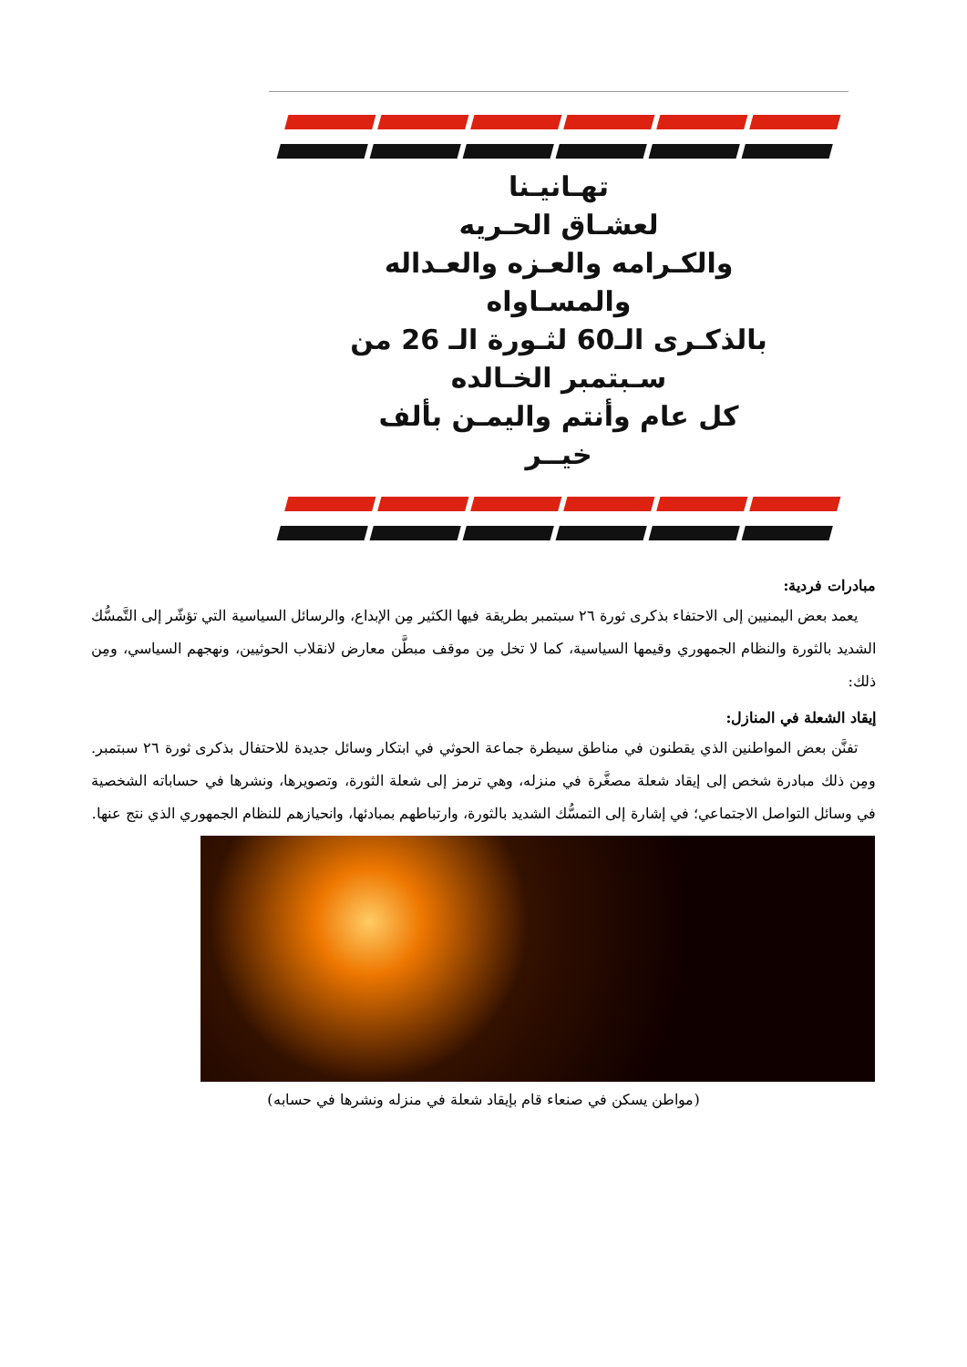تهـانيـنا
لعشـاق الحـريه
والكـرامه والعـزه والعـداله
والمسـاواه
بالذكـرى الـ60 لثـورة الـ 26 من
سـبتمبر الخـالده
كل عام وأنتم واليمـن بألف
خيــر
مبادرات فردية:
يعمد بعض اليمنيين إلى الاحتفاء بذكرى ثورة ٢٦ سبتمبر بطريقة فيها الكثير مِن الإبداع، والرسائل السياسية التي تؤشّر إلى التَّمسُّك الشديد بالثورة والنظام الجمهوري وقيمها السياسية، كما لا تخل مِن موقف مبطَّن معارض لانقلاب الحوثيين، ونهجهم السياسي، ومِن ذلك:
إيقاد الشعلة في المنازل:
تفنَّن بعض المواطنين الذي يقطنون في مناطق سيطرة جماعة الحوثي في ابتكار وسائل جديدة للاحتفال بذكرى ثورة ٢٦ سبتمبر. ومِن ذلك مبادرة شخص إلى إيقاد شعلة مصغَّرة في منزله، وهي ترمز إلى شعلة الثورة، وتصويرها، ونشرها في حساباته الشخصية في وسائل التواصل الاجتماعي؛ في إشارة إلى التمسُّك الشديد بالثورة، وارتباطهم بمبادئها، وانحيازهم للنظام الجمهوري الذي نتج عنها.
(مواطن يسكن في صنعاء قام بإيقاد شعلة في منزله ونشرها في حسابه)